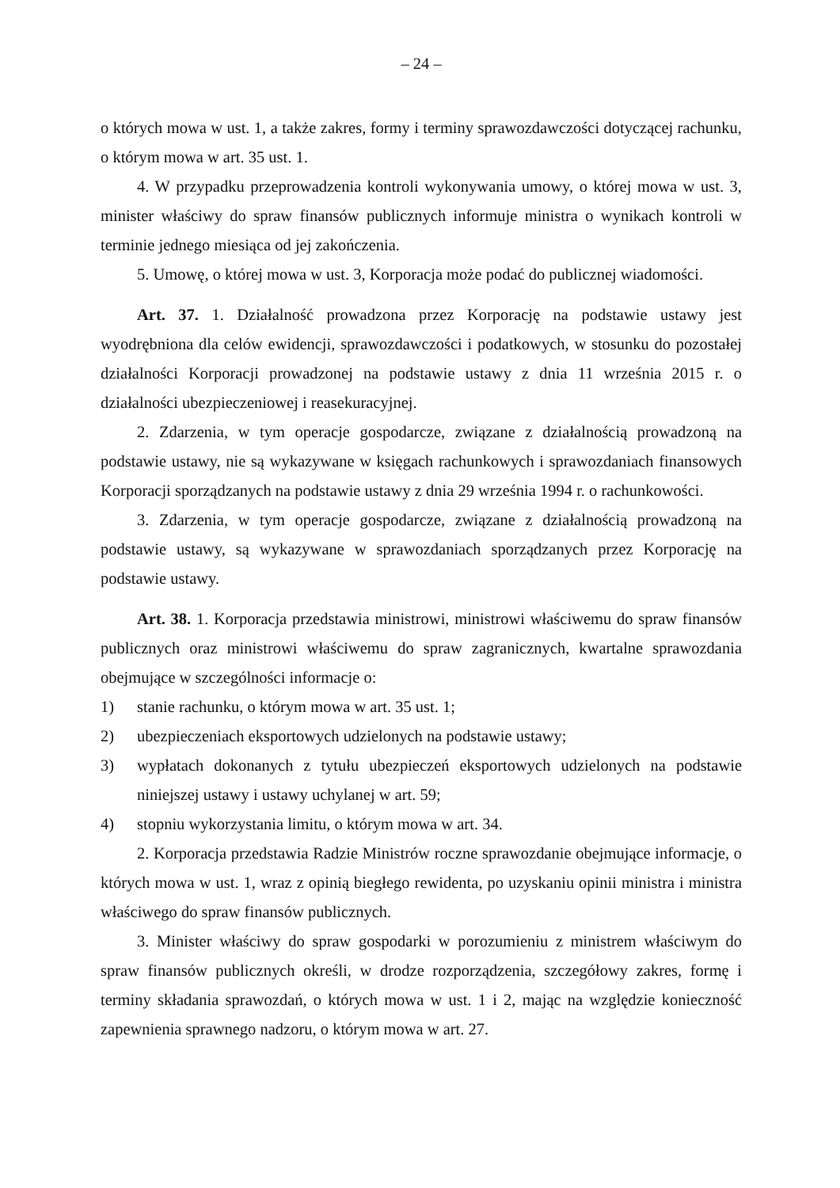– 24 –
o których mowa w ust. 1, a także zakres, formy i terminy sprawozdawczości dotyczącej rachunku, o którym mowa w art. 35 ust. 1.
4. W przypadku przeprowadzenia kontroli wykonywania umowy, o której mowa w ust. 3, minister właściwy do spraw finansów publicznych informuje ministra o wynikach kontroli w terminie jednego miesiąca od jej zakończenia.
5. Umowę, o której mowa w ust. 3, Korporacja może podać do publicznej wiadomości.
Art. 37. 1. Działalność prowadzona przez Korporację na podstawie ustawy jest wyodrębniona dla celów ewidencji, sprawozdawczości i podatkowych, w stosunku do pozostałej działalności Korporacji prowadzonej na podstawie ustawy z dnia 11 września 2015 r. o działalności ubezpieczeniowej i reasekuracyjnej.
2. Zdarzenia, w tym operacje gospodarcze, związane z działalnością prowadzoną na podstawie ustawy, nie są wykazywane w księgach rachunkowych i sprawozdaniach finansowych Korporacji sporządzanych na podstawie ustawy z dnia 29 września 1994 r. o rachunkowości.
3. Zdarzenia, w tym operacje gospodarcze, związane z działalnością prowadzoną na podstawie ustawy, są wykazywane w sprawozdaniach sporządzanych przez Korporację na podstawie ustawy.
Art. 38. 1. Korporacja przedstawia ministrowi, ministrowi właściwemu do spraw finansów publicznych oraz ministrowi właściwemu do spraw zagranicznych, kwartalne sprawozdania obejmujące w szczególności informacje o:
1) stanie rachunku, o którym mowa w art. 35 ust. 1;
2) ubezpieczeniach eksportowych udzielonych na podstawie ustawy;
3) wypłatach dokonanych z tytułu ubezpieczeń eksportowych udzielonych na podstawie niniejszej ustawy i ustawy uchylanej w art. 59;
4) stopniu wykorzystania limitu, o którym mowa w art. 34.
2. Korporacja przedstawia Radzie Ministrów roczne sprawozdanie obejmujące informacje, o których mowa w ust. 1, wraz z opinią biegłego rewidenta, po uzyskaniu opinii ministra i ministra właściwego do spraw finansów publicznych.
3. Minister właściwy do spraw gospodarki w porozumieniu z ministrem właściwym do spraw finansów publicznych określi, w drodze rozporządzenia, szczegółowy zakres, formę i terminy składania sprawozdań, o których mowa w ust. 1 i 2, mając na względzie konieczność zapewnienia sprawnego nadzoru, o którym mowa w art. 27.